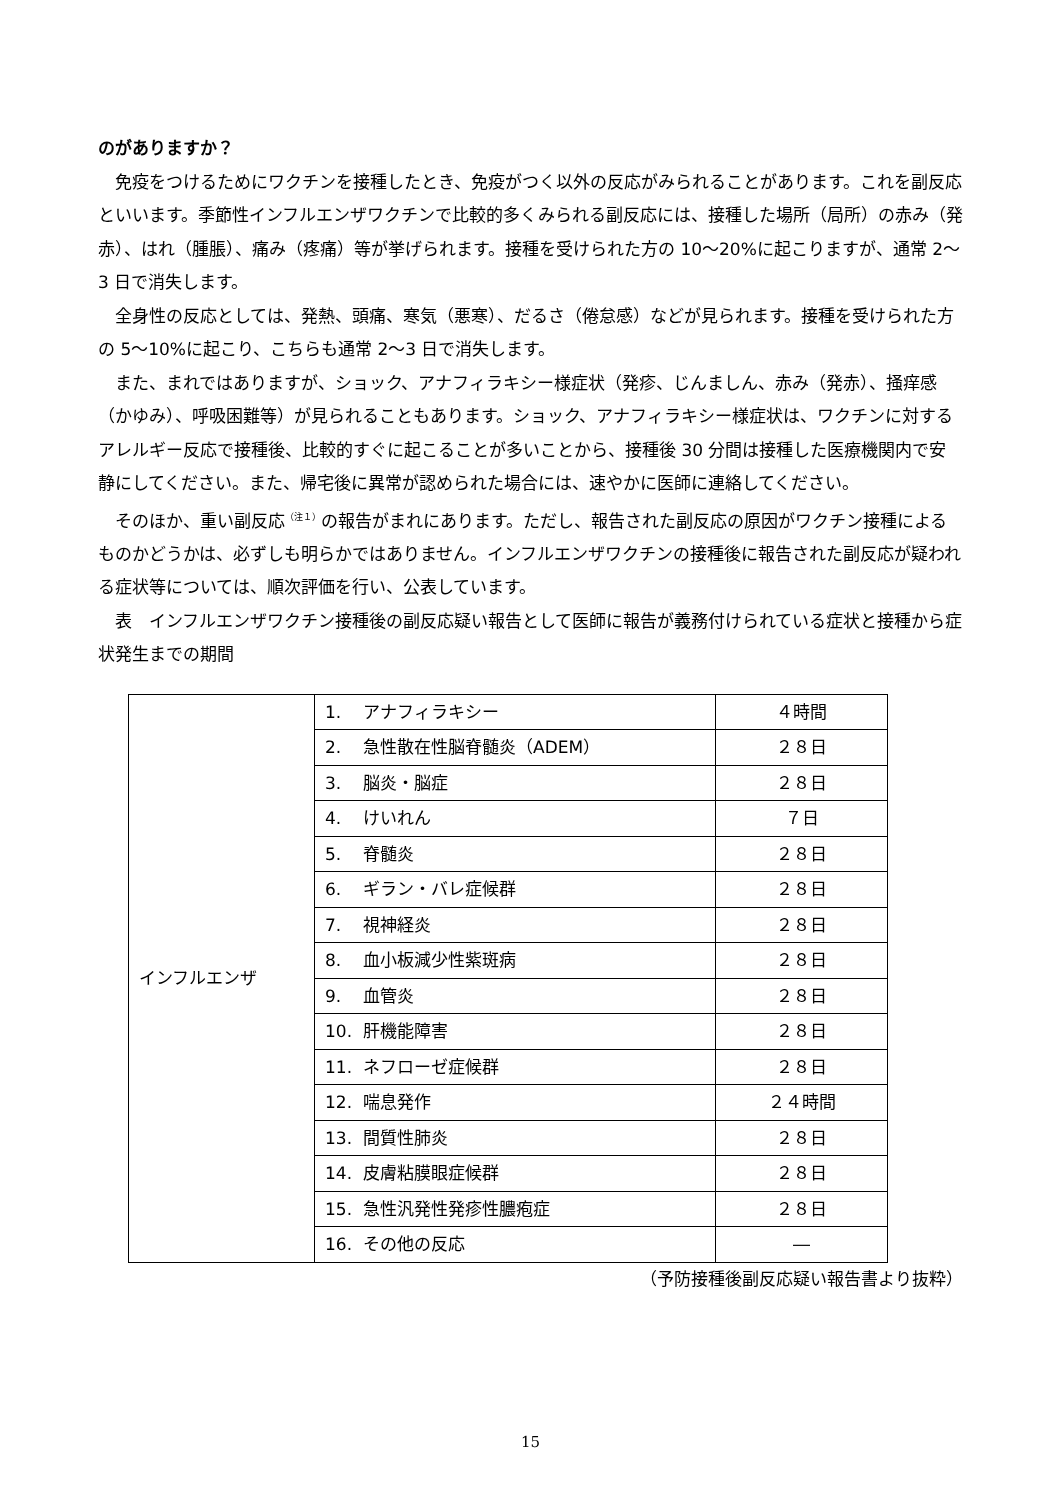のがありますか？
免疫をつけるためにワクチンを接種したとき、免疫がつく以外の反応がみられることがあります。これを副反応といいます。季節性インフルエンザワクチンで比較的多くみられる副反応には、接種した場所（局所）の赤み（発赤）、はれ（腫脹）、痛み（疼痛）等が挙げられます。接種を受けられた方の 10〜20%に起こりますが、通常 2〜3 日で消失します。
全身性の反応としては、発熱、頭痛、寒気（悪寒）、だるさ（倦怠感）などが見られます。接種を受けられた方の 5〜10%に起こり、こちらも通常 2〜3 日で消失します。
また、まれではありますが、ショック、アナフィラキシー様症状（発疹、じんましん、赤み（発赤）、掻痒感（かゆみ）、呼吸困難等）が見られることもあります。ショック、アナフィラキシー様症状は、ワクチンに対するアレルギー反応で接種後、比較的すぐに起こることが多いことから、接種後 30 分間は接種した医療機関内で安静にしてください。また、帰宅後に異常が認められた場合には、速やかに医師に連絡してください。
そのほか、重い副反応<sup>（注１）</sup>の報告がまれにあります。ただし、報告された副反応の原因がワクチン接種によるものかどうかは、必ずしも明らかではありません。インフルエンザワクチンの接種後に報告された副反応が疑われる症状等については、順次評価を行い、公表しています。
表　インフルエンザワクチン接種後の副反応疑い報告として医師に報告が義務付けられている症状と接種から症状発生までの期間
| インフルエンザ | 1. アナフィラキシー | ４時間 |
| | 2. 急性散在性脳脊髄炎（ADEM） | ２８日 |
| | 3. 脳炎・脳症 | ２８日 |
| | 4. けいれん | ７日 |
| | 5. 脊髄炎 | ２８日 |
| | 6. ギラン・バレ症候群 | ２８日 |
| | 7. 視神経炎 | ２８日 |
| | 8. 血小板減少性紫斑病 | ２８日 |
| | 9. 血管炎 | ２８日 |
| | 10. 肝機能障害 | ２８日 |
| | 11. ネフローゼ症候群 | ２８日 |
| | 12. 喘息発作 | ２４時間 |
| | 13. 間質性肺炎 | ２８日 |
| | 14. 皮膚粘膜眼症候群 | ２８日 |
| | 15. 急性汎発性発疹性膿疱症 | ２８日 |
| | 16. その他の反応 | ― |
（予防接種後副反応疑い報告書より抜粋）
15